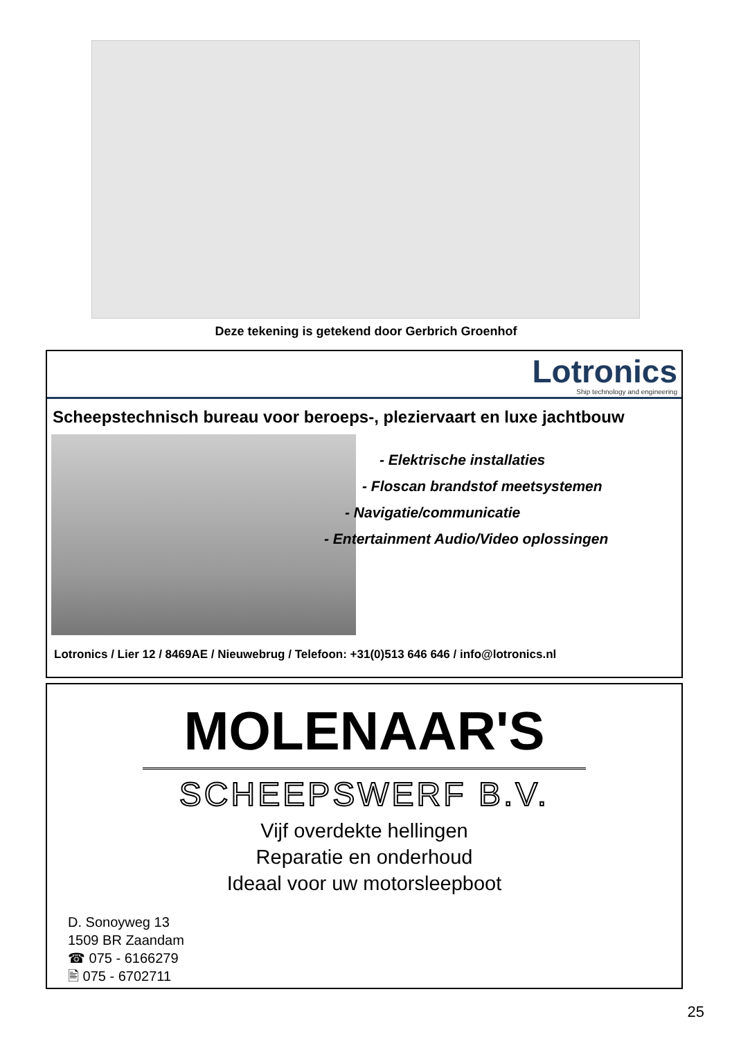Deze tekening is getekend door Gerbrich Groenhof
Lotronics
Ship technology and engineering
Scheepstechnisch bureau voor beroeps-, pleziervaart en luxe jachtbouw
- Elektrische installaties
- Floscan brandstof meetsystemen
- Navigatie/communicatie
- Entertainment Audio/Video oplossingen
Lotronics / Lier 12 / 8469AE / Nieuwebrug / Telefoon: +31(0)513 646 646 / info@lotronics.nl
MOLENAAR'S
SCHEEPSWERF B.V.
Vijf overdekte hellingen
Reparatie en onderhoud
Ideaal voor uw motorsleepboot
D. Sonoyweg 13
1509 BR Zaandam
☎ 075 - 6166279
🖹 075 - 6702711
25